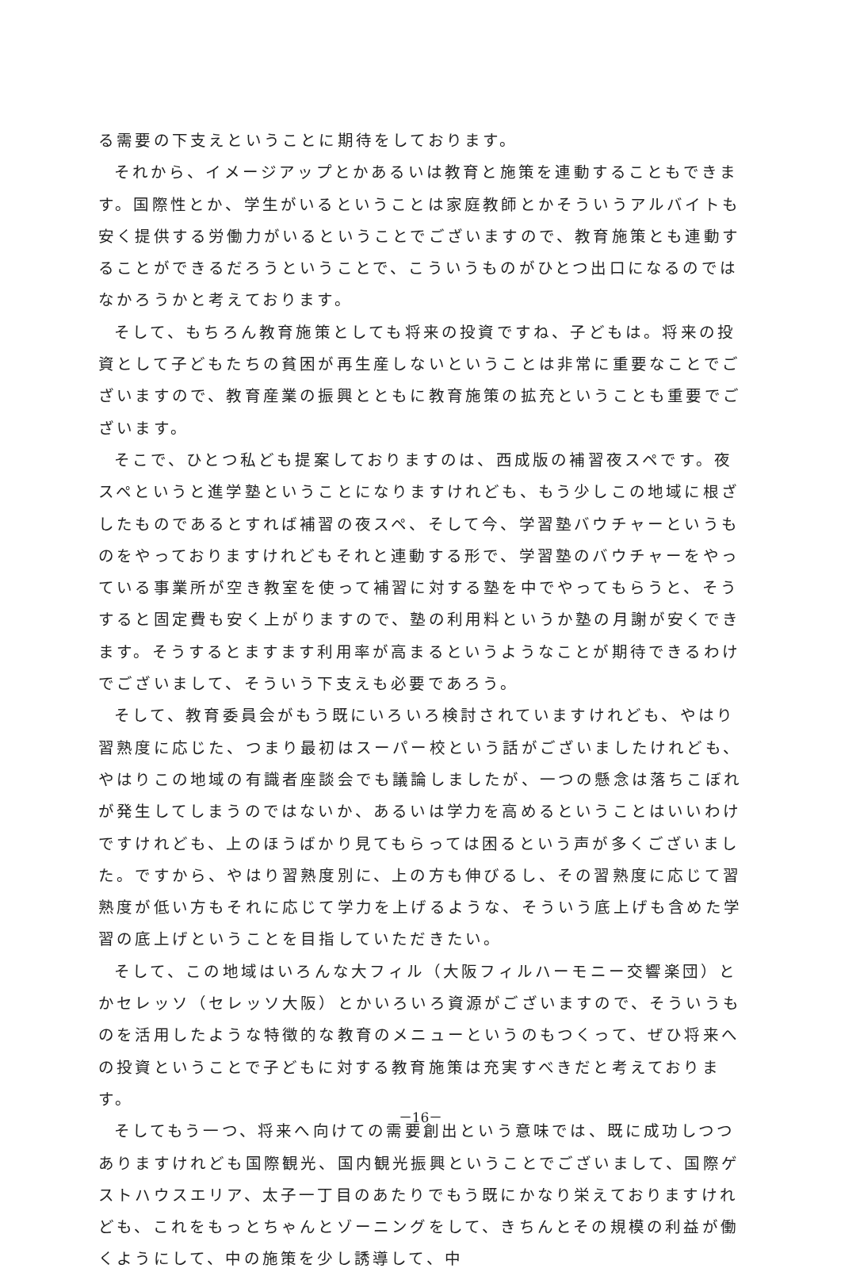る需要の下支えということに期待をしております。
それから、イメージアップとかあるいは教育と施策を連動することもできます。国際性とか、学生がいるということは家庭教師とかそういうアルバイトも安く提供する労働力がいるということでございますので、教育施策とも連動することができるだろうということで、こういうものがひとつ出口になるのではなかろうかと考えております。
そして、もちろん教育施策としても将来の投資ですね、子どもは。将来の投資として子どもたちの貧困が再生産しないということは非常に重要なことでございますので、教育産業の振興とともに教育施策の拡充ということも重要でございます。
そこで、ひとつ私ども提案しておりますのは、西成版の補習夜スペです。夜スペというと進学塾ということになりますけれども、もう少しこの地域に根ざしたものであるとすれば補習の夜スペ、そして今、学習塾バウチャーというものをやっておりますけれどもそれと連動する形で、学習塾のバウチャーをやっている事業所が空き教室を使って補習に対する塾を中でやってもらうと、そうすると固定費も安く上がりますので、塾の利用料というか塾の月謝が安くできます。そうするとますます利用率が高まるというようなことが期待できるわけでございまして、そういう下支えも必要であろう。
そして、教育委員会がもう既にいろいろ検討されていますけれども、やはり習熟度に応じた、つまり最初はスーパー校という話がございましたけれども、やはりこの地域の有識者座談会でも議論しましたが、一つの懸念は落ちこぼれが発生してしまうのではないか、あるいは学力を高めるということはいいわけですけれども、上のほうばかり見てもらっては困るという声が多くございました。ですから、やはり習熟度別に、上の方も伸びるし、その習熟度に応じて習熟度が低い方もそれに応じて学力を上げるような、そういう底上げも含めた学習の底上げということを目指していただきたい。
そして、この地域はいろんな大フィル（大阪フィルハーモニー交響楽団）とかセレッソ（セレッソ大阪）とかいろいろ資源がございますので、そういうものを活用したような特徴的な教育のメニューというのもつくって、ぜひ将来への投資ということで子どもに対する教育施策は充実すべきだと考えております。
そしてもう一つ、将来へ向けての需要創出という意味では、既に成功しつつありますけれども国際観光、国内観光振興ということでございまして、国際ゲストハウスエリア、太子一丁目のあたりでもう既にかなり栄えておりますけれども、これをもっとちゃんとゾーニングをして、きちんとその規模の利益が働くようにして、中の施策を少し誘導して、中
－16－